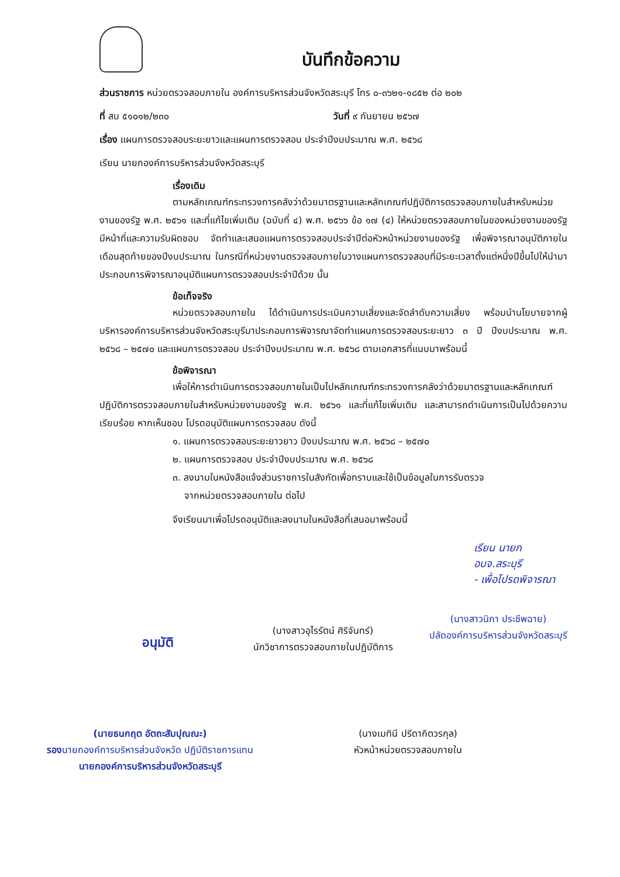บันทึกข้อความ
ส่วนราชการ หน่วยตรวจสอบภายใน องค์การบริหารส่วนจังหวัดสระบุรี โทร ๐-๓๖๒๑-๑๘๕๒ ต่อ ๒๐๒
ที่ สบ ๕๑๐๑๒/๒๓๐ วันที่ ๙ กันยายน ๒๕๖๗
เรื่อง แผนการตรวจสอบระยะยาวและแผนการตรวจสอบ ประจำปีงบประมาณ พ.ศ. ๒๕๖๘
เรียน นายกองค์การบริหารส่วนจังหวัดสระบุรี
เรื่องเดิม
ตามหลักเกณฑ์กระทรวงการคลังว่าด้วยมาตรฐานและหลักเกณฑ์ปฏิบัติการตรวจสอบภายในสำหรับหน่วยงานของรัฐ พ.ศ. ๒๕๖๑ และที่แก้ไขเพิ่มเติม (ฉบับที่ ๔) พ.ศ. ๒๕๖๖ ข้อ ๑๗ (๔) ให้หน่วยตรวจสอบภายในของหน่วยงานของรัฐมีหน้าที่และความรับผิดชอบ จัดทำและเสนอแผนการตรวจสอบประจำปีต่อหัวหน้าหน่วยงานของรัฐ เพื่อพิจารณาอนุมัติภายในเดือนสุดท้ายของปีงบประมาณ ในกรณีที่หน่วยงานตรวจสอบภายในวางแผนการตรวจสอบที่มีระยะเวลาตั้งแต่หนึ่งปีขึ้นไปให้นำมาประกอบการพิจารณาอนุมัติแผนการตรวจสอบประจำปีด้วย นั้น
ข้อเท็จจริง
หน่วยตรวจสอบภายใน ได้ดำเนินการประเมินความเสี่ยงและจัดลำดับความเสี่ยง พร้อมนำนโยบายจากผู้บริหารองค์การบริหารส่วนจังหวัดสระบุรีมาประกอบการพิจารณาจัดทำแผนการตรวจสอบระยะยาว ๓ ปี ปีงบประมาณ พ.ศ. ๒๕๖๘ – ๒๕๗๐ และแผนการตรวจสอบ ประจำปีงบประมาณ พ.ศ. ๒๕๖๘ ตามเอกสารที่แนบมาพร้อมนี้
ข้อพิจารณา
เพื่อให้การดำเนินการตรวจสอบภายในเป็นไปหลักเกณฑ์กระทรวงการคลังว่าด้วยมาตรฐานและหลักเกณฑ์ปฏิบัติการตรวจสอบภายในสำหรับหน่วยงานของรัฐ พ.ศ. ๒๕๖๑ และที่แก้ไขเพิ่มเติม และสามารถดำเนินการเป็นไปด้วยความเรียบร้อย หากเห็นชอบ โปรดอนุมัติแผนการตรวจสอบ ดังนี้
๑. แผนการตรวจสอบระยะยาวยาว ปีงบประมาณ พ.ศ. ๒๕๖๘ – ๒๕๗๐
๒. แผนการตรวจสอบ ประจำปีงบประมาณ พ.ศ. ๒๕๖๘
๓. ลงนามในหนังสือแจ้งส่วนราชการในสังกัดเพื่อทราบและใช้เป็นข้อมูลในการรับตรวจ
จากหน่วยตรวจสอบภายใน ต่อไป
จึงเรียนมาเพื่อโปรดอนุมัติและลงนามในหนังสือที่เสนอมาพร้อมนี้
เรียน นายกอบจ.สระบุรี
- เพื่อโปรดพิจารณา
อนุมัติ
(นางสาวอุไรรัตน์ ศิริจันทร์)
นักวิชาการตรวจสอบภายในปฏิบัติการ
(นางสาวนิภา ประชีพฉาย)
ปลัดองค์การบริหารส่วนจังหวัดสระบุรี
(นายธนกฤต อัตถะสัมปุณณะ)
รองนายกองค์การบริหารส่วนจังหวัด ปฏิบัติราชการแทน
นายกองค์การบริหารส่วนจังหวัดสระบุรี
(นางเมทินี ปรีดากิตวรกุล)
หัวหน้าหน่วยตรวจสอบภายใน